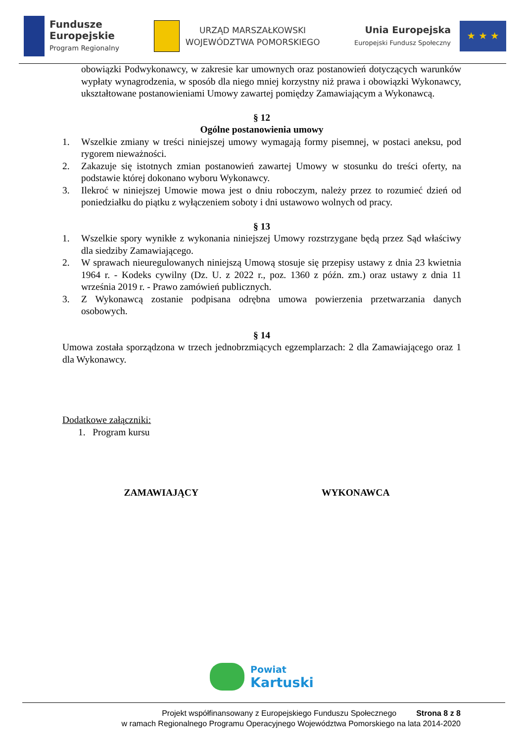Fundusze
Europejskie
Program Regionalny
URZĄD MARSZAŁKOWSKI
WOJEWÓDZTWA POMORSKIEGO
Unia Europejska
Europejski Fundusz Społeczny
★ ★ ★
obowiązki Podwykonawcy, w zakresie kar umownych oraz postanowień dotyczących warunków wypłaty wynagrodzenia, w sposób dla niego mniej korzystny niż prawa i obowiązki Wykonawcy, ukształtowane postanowieniami Umowy zawartej pomiędzy Zamawiającym a Wykonawcą.
§ 12
Ogólne postanowienia umowy
1. Wszelkie zmiany w treści niniejszej umowy wymagają formy pisemnej, w postaci aneksu, pod rygorem nieważności.
2. Zakazuje się istotnych zmian postanowień zawartej Umowy w stosunku do treści oferty, na podstawie której dokonano wyboru Wykonawcy.
3. Ilekroć w niniejszej Umowie mowa jest o dniu roboczym, należy przez to rozumieć dzień od poniedziałku do piątku z wyłączeniem soboty i dni ustawowo wolnych od pracy.
§ 13
1. Wszelkie spory wynikłe z wykonania niniejszej Umowy rozstrzygane będą przez Sąd właściwy dla siedziby Zamawiającego.
2. W sprawach nieuregulowanych niniejszą Umową stosuje się przepisy ustawy z dnia 23 kwietnia 1964 r. - Kodeks cywilny (Dz. U. z 2022 r., poz. 1360 z późn. zm.) oraz ustawy z dnia 11 września 2019 r. - Prawo zamówień publicznych.
3. Z Wykonawcą zostanie podpisana odrębna umowa powierzenia przetwarzania danych osobowych.
§ 14
Umowa została sporządzona w trzech jednobrzmiących egzemplarzach: 2 dla Zamawiającego oraz 1 dla Wykonawcy.
Dodatkowe załączniki:
1. Program kursu
ZAMAWIAJĄCY WYKONAWCA
Powiat
Kartuski
Projekt współfinansowany z Europejskiego Funduszu Społecznego Strona 8 z 8
w ramach Regionalnego Programu Operacyjnego Województwa Pomorskiego na lata 2014-2020